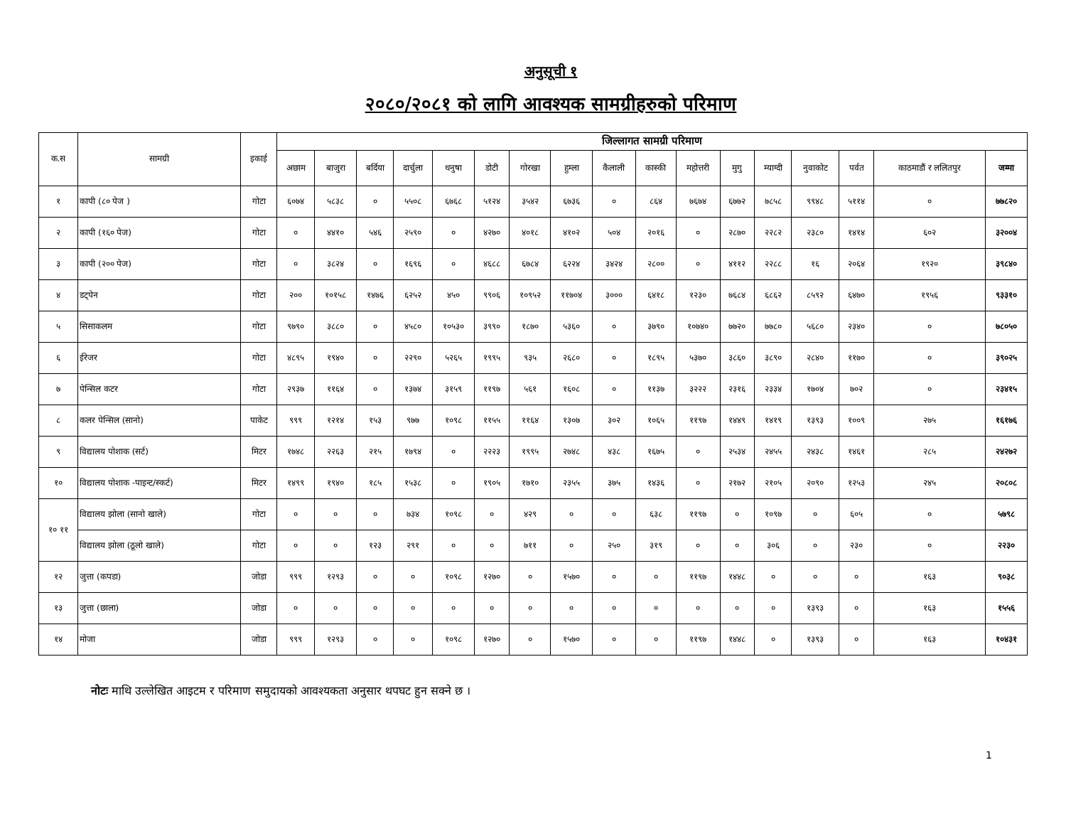अनुसूची १
२०८०/२०८१ को लागि आवश्यक सामग्रीहरुको परिमाण
| क.स | सामग्री | इकाई | जिल्लागत सामग्री परिमाण | | | | | | | | | | | | | | | | |
| --- | --- | --- | --- | --- | --- | --- | --- | --- | --- | --- | --- | --- | --- | --- | --- | --- | --- | --- | --- |
| | | | अछाम | बाजुरा | बर्दिया | दार्चुला | धनुषा | डोटी | गोरखा | हुम्ला | कैलाली | कास्की | महोत्तरी | मुगु | म्याग्दी | नुवाकोट | पर्वत | काठमाडौं र ललितपुर | जम्मा |
| १ | कापी (८० पेज ) | गोटा | ६०७४ | ५८३८ | ० | ५५०८ | ६७६८ | ५१२४ | ३५४२ | ६७३६ | ० | ८६४ | ७६७४ | ६७७२ | ७८५८ | ९९४८ | ५११४ | ० | ७७८२० |
| २ | कापी (१६० पेज) | गोटा | ० | ४४१० | ५४६ | २५९० | ० | ४२७० | ४०१८ | ४१०२ | ५०४ | २०१६ | ० | २८७० | २२८२ | २३८० | १४१४ | ६०२ | ३२००४ |
| ३ | कापी (२०० पेज) | गोटा | ० | ३८२४ | ० | १६९६ | ० | ४६८८ | ६७८४ | ६२२४ | ३४२४ | २८०० | ० | ४११२ | २२८८ | १६ | २०६४ | १९२० | ३९८४० |
| ४ | डट्पेन | गोटा | २०० | १०१५८ | १४७६ | ६२५२ | ४५० | ९९०६ | १०९५२ | ११७०४ | ३००० | ६४१८ | १२३० | ७६८४ | ६८६२ | ८५९२ | ६४७० | १९५६ | ९३३१० |
| ५ | सिसाकलम | गोटा | ९७९० | ३८८० | ० | ४५८० | १०५३० | ३९९० | १८७० | ५३६० | ० | ३७९० | १०७४० | ७७२० | ७७८० | ५६८० | २३४० | ० | ७८०५० |
| ६ | ईरेजर | गोटा | ४८९५ | १९४० | ० | २२९० | ५२६५ | १९९५ | ९३५ | २६८० | ० | १८९५ | ५३७० | ३८६० | ३८९० | २८४० | ११७० | ० | ३९०२५ |
| ७ | पेन्सिल कटर | गोटा | २९३७ | ११६४ | ० | १३७४ | ३१५९ | ११९७ | ५६१ | १६०८ | ० | ११३७ | ३२२२ | २३१६ | २३३४ | १७०४ | ७०२ | ० | २३४१५ |
| ८ | कलर पेन्सिल (सानो) | पाकेट | ९९९ | १२१४ | १५३ | ९७७ | १०९८ | ११५५ | ११६४ | १३०७ | ३०२ | १०६५ | ११९७ | १४४९ | १४१९ | १३९३ | १००९ | २७५ | १६१७६ |
| ९ | विद्यालय पोशाक (सर्ट) | मिटर | १७४८ | २२६३ | २१५ | १७९४ | ० | २२२३ | १९९५ | २७४८ | ४३८ | १६७५ | ० | २५३४ | २४५५ | २४३८ | १४६१ | २८५ | २४२७२ |
| १० | विद्यालय पोशाक -पाइन्ट/स्कर्ट) | मिटर | १४९९ | १९४० | १८५ | १५३८ | ० | १९०५ | १७१० | २३५५ | ३७५ | १४३६ | ० | २१७२ | २१०५ | २०९० | १२५३ | २४५ | २०८०८ |
| १० ११ | विद्यालय झोला (सानो खाले) | गोटा | ० | ० | ० | ७३४ | १०९८ | ० | ४२९ | ० | ० | ६३८ | ११९७ | ० | १०९७ | ० | ६०५ | ० | ५७९८ |
| | विद्यालय झोला (ठूलो खाले) | गोटा | ० | ० | १२३ | २९१ | ० | ० | ७११ | ० | २५० | ३१९ | ० | ० | ३०६ | ० | २३० | ० | २२३० |
| १२ | जुत्ता (कपडा) | जोडा | ९९९ | १२९३ | ० | ० | १०९८ | १२७० | ० | १५७० | ० | ० | ११९७ | १४४८ | ० | ० | ० | १६३ | ९०३८ |
| १३ | जुत्ता (छाला) | जोडा | ० | ० | ० | ० | ० | ० | ० | ० | ० | ० | ० | ० | ० | १३९३ | ० | १६३ | १५५६ |
| १४ | मोजा | जोडा | ९९९ | १२९३ | ० | ० | १०९८ | १२७० | ० | १५७० | ० | ० | ११९७ | १४४८ | ० | १३९३ | ० | १६३ | १०४३१ |
नोटः माथि उल्लेखित आइटम र परिमाण समुदायको आवश्यकता अनुसार थपघट हुन सक्ने छ ।
1